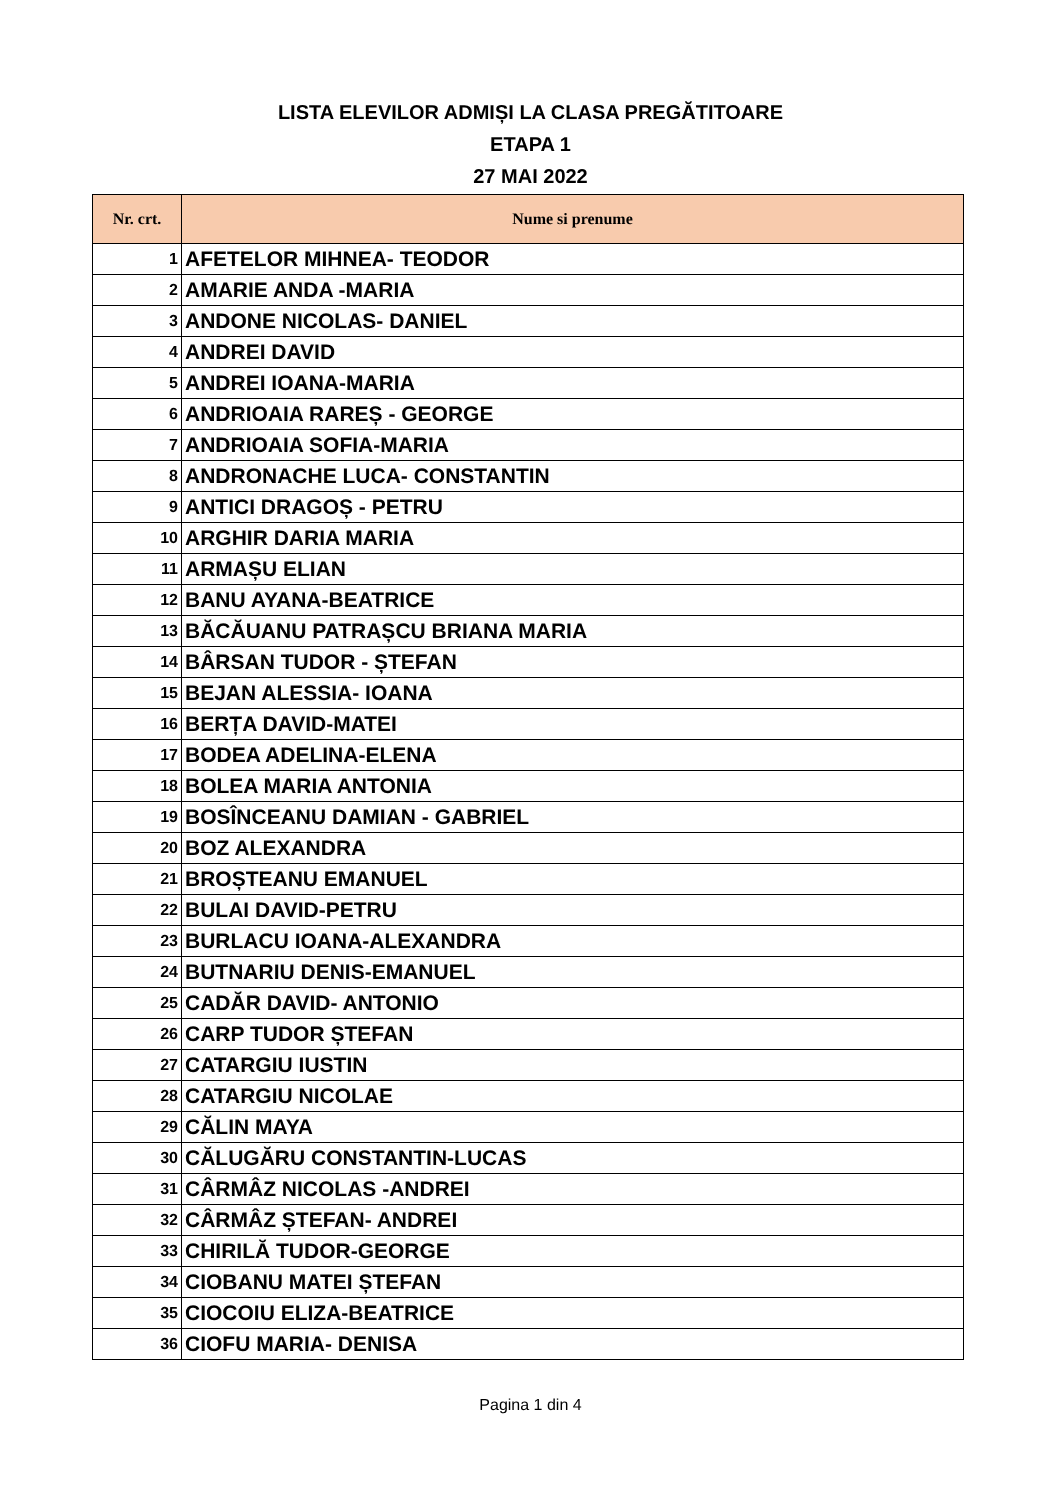LISTA ELEVILOR ADMIȘI LA CLASA PREGĂTITOARE
ETAPA 1
27 MAI 2022
| Nr. crt. | Nume si prenume |
| --- | --- |
| 1 | AFETELOR MIHNEA- TEODOR |
| 2 | AMARIE ANDA -MARIA |
| 3 | ANDONE NICOLAS- DANIEL |
| 4 | ANDREI DAVID |
| 5 | ANDREI IOANA-MARIA |
| 6 | ANDRIOAIA RAREȘ - GEORGE |
| 7 | ANDRIOAIA SOFIA-MARIA |
| 8 | ANDRONACHE LUCA- CONSTANTIN |
| 9 | ANTICI DRAGOȘ - PETRU |
| 10 | ARGHIR DARIA MARIA |
| 11 | ARMAȘU ELIAN |
| 12 | BANU AYANA-BEATRICE |
| 13 | BĂCĂUANU PATRAȘCU BRIANA MARIA |
| 14 | BÂRSAN TUDOR - ȘTEFAN |
| 15 | BEJAN ALESSIA- IOANA |
| 16 | BERȚA DAVID-MATEI |
| 17 | BODEA ADELINA-ELENA |
| 18 | BOLEA MARIA ANTONIA |
| 19 | BOSÎNCEANU DAMIAN - GABRIEL |
| 20 | BOZ ALEXANDRA |
| 21 | BROȘTEANU EMANUEL |
| 22 | BULAI DAVID-PETRU |
| 23 | BURLACU IOANA-ALEXANDRA |
| 24 | BUTNARIU DENIS-EMANUEL |
| 25 | CADĂR DAVID- ANTONIO |
| 26 | CARP TUDOR ȘTEFAN |
| 27 | CATARGIU IUSTIN |
| 28 | CATARGIU NICOLAE |
| 29 | CĂLIN MAYA |
| 30 | CĂLUGĂRU CONSTANTIN-LUCAS |
| 31 | CÂRMÂZ NICOLAS -ANDREI |
| 32 | CÂRMÂZ ȘTEFAN- ANDREI |
| 33 | CHIRILĂ TUDOR-GEORGE |
| 34 | CIOBANU MATEI ȘTEFAN |
| 35 | CIOCOIU ELIZA-BEATRICE |
| 36 | CIOFU MARIA- DENISA |
Pagina 1 din 4